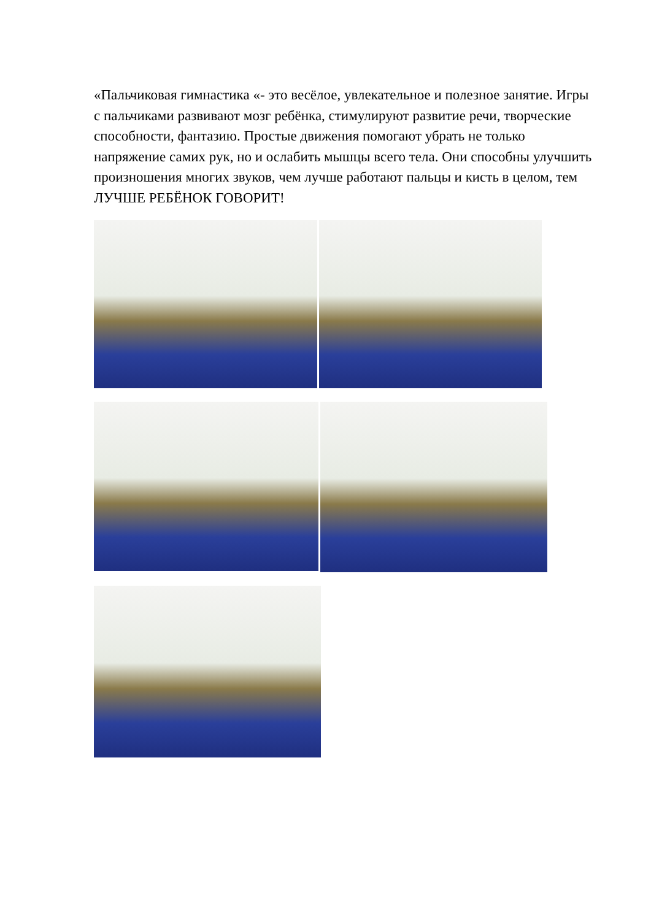«Пальчиковая гимнастика «- это весёлое, увлекательное и полезное занятие. Игры с пальчиками развивают мозг ребёнка, стимулируют развитие речи, творческие способности, фантазию. Простые движения помогают убрать не только напряжение самих рук, но и ослабить мышцы всего тела. Они способны улучшить произношения многих звуков, чем лучше работают пальцы и кисть в целом, тем ЛУЧШЕ РЕБЁНОК ГОВОРИТ!